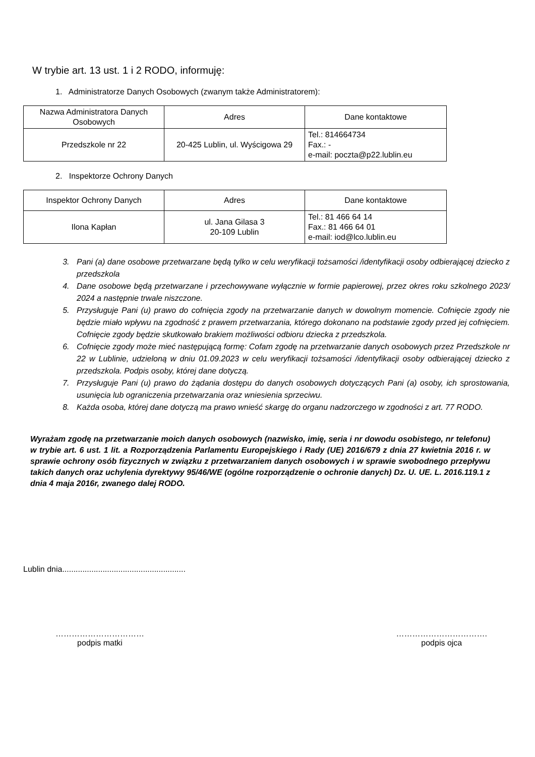W trybie art. 13 ust. 1 i 2 RODO, informuję:
1. Administratorze Danych Osobowych (zwanym także Administratorem):
| Nazwa Administratora Danych Osobowych | Adres | Dane kontaktowe |
| --- | --- | --- |
| Przedszkole nr 22 | 20-425 Lublin, ul. Wyścigowa 29 | Tel.: 814664734 Fax.: - e-mail: poczta@p22.lublin.eu |
2. Inspektorze Ochrony Danych
| Inspektor Ochrony Danych | Adres | Dane kontaktowe |
| --- | --- | --- |
| Ilona Kapłan | ul. Jana Gilasa 3 20-109 Lublin | Tel.: 81 466 64 14 Fax.: 81 466 64 01 e-mail: iod@lco.lublin.eu |
3. Pani (a) dane osobowe przetwarzane będą tylko w celu weryfikacji tożsamości /identyfikacji osoby odbierającej dziecko z przedszkola
4. Dane osobowe będą przetwarzane i przechowywane wyłącznie w formie papierowej, przez okres roku szkolnego 2023/ 2024 a następnie trwale niszczone.
5. Przysługuje Pani (u) prawo do cofnięcia zgody na przetwarzanie danych w dowolnym momencie. Cofnięcie zgody nie będzie miało wpływu na zgodność z prawem przetwarzania, którego dokonano na podstawie zgody przed jej cofnięciem. Cofnięcie zgody będzie skutkowało brakiem możliwości odbioru dziecka z przedszkola.
6. Cofnięcie zgody może mieć następującą formę: Cofam zgodę na przetwarzanie danych osobowych przez Przedszkole nr 22 w Lublinie, udzieloną w dniu 01.09.2023 w celu weryfikacji tożsamości /identyfikacji osoby odbierającej dziecko z przedszkola. Podpis osoby, której dane dotyczą.
7. Przysługuje Pani (u) prawo do żądania dostępu do danych osobowych dotyczących Pani (a) osoby, ich sprostowania, usunięcia lub ograniczenia przetwarzania oraz wniesienia sprzeciwu.
8. Każda osoba, której dane dotyczą ma prawo wnieść skargę do organu nadzorczego w zgodności z art. 77 RODO.
Wyrażam zgodę na przetwarzanie moich danych osobowych (nazwisko, imię, seria i nr dowodu osobistego, nr telefonu) w trybie art. 6 ust. 1 lit. a Rozporządzenia Parlamentu Europejskiego i Rady (UE) 2016/679 z dnia 27 kwietnia 2016 r. w sprawie ochrony osób fizycznych w związku z przetwarzaniem danych osobowych i w sprawie swobodnego przepływu takich danych oraz uchylenia dyrektywy 95/46/WE (ogólne rozporządzenie o ochronie danych) Dz. U. UE. L. 2016.119.1 z dnia 4 maja 2016r, zwanego dalej RODO.
Lublin dnia.......................................................
……………………………
podpis matki
…………………………….
podpis ojca